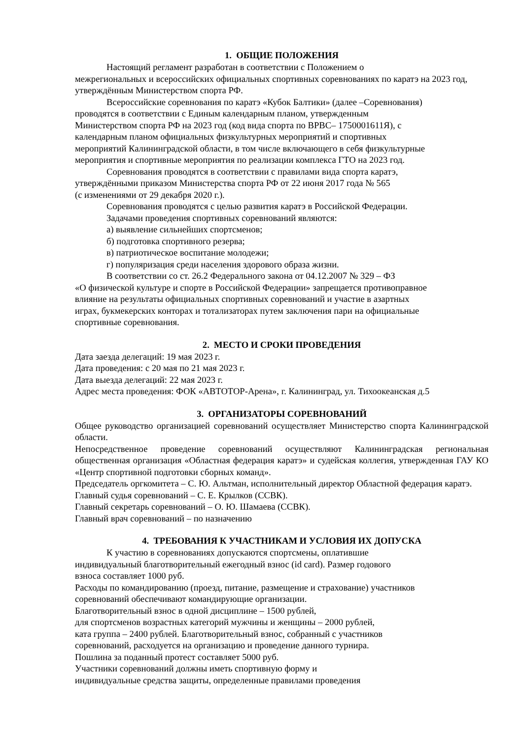1. ОБЩИЕ ПОЛОЖЕНИЯ
Настоящий регламент разработан в соответствии с Положением о
межрегиональных и всероссийских официальных спортивных соревнованиях по каратэ на 2023 год, утверждённым Министерством спорта РФ.
Всероссийские соревнования по каратэ «Кубок Балтики» (далее –Соревнования)
проводятся в соответствии с Единым календарным планом, утвержденным
Министерством спорта РФ на 2023 год (код вида спорта по ВРВС– 1750001611Я), с
календарным планом официальных физкультурных мероприятий и спортивных
мероприятий Калининградской области, в том числе включающего в себя физкультурные
мероприятия и спортивные мероприятия по реализации комплекса ГТО на 2023 год.
Соревнования проводятся в соответствии с правилами вида спорта каратэ,
утверждёнными приказом Министерства спорта РФ от 22 июня 2017 года № 565
(с изменениями от 29 декабря 2020 г.).
Соревнования проводятся с целью развития каратэ в Российской Федерации.
Задачами проведения спортивных соревнований являются:
а) выявление сильнейших спортсменов;
б) подготовка спортивного резерва;
в) патриотическое воспитание молодежи;
г) популяризация среди населения здорового образа жизни.
В соответствии со ст. 26.2 Федерального закона от 04.12.2007 № 329 – ФЗ
«О физической культуре и спорте в Российской Федерации» запрещается противоправное
влияние на результаты официальных спортивных соревнований и участие в азартных
играх, букмекерских конторах и тотализаторах путем заключения пари на официальные
спортивные соревнования.
2. МЕСТО И СРОКИ ПРОВЕДЕНИЯ
Дата заезда делегаций: 19 мая 2023 г.
Дата проведения: с 20 мая по 21 мая 2023 г.
Дата выезда делегаций: 22 мая 2023 г.
Адрес места проведения: ФОК «АВТОТОР-Арена», г. Калининград, ул. Тихоокеанская д.5
3. ОРГАНИЗАТОРЫ СОРЕВНОВАНИЙ
Общее руководство организацией соревнований осуществляет Министерство спорта Калининградской области.
Непосредственное проведение соревнований осуществляют Калининградская региональная общественная организация «Областная федерация каратэ» и судейская коллегия, утвержденная ГАУ КО «Центр спортивной подготовки сборных команд».
Председатель оргкомитета – С. Ю. Альтман, исполнительный директор Областной федерация каратэ.
Главный судья соревнований – С. Е. Крылков (ССВК).
Главный секретарь соревнований – О. Ю. Шамаева (ССВК).
Главный врач соревнований – по назначению
4. ТРЕБОВАНИЯ К УЧАСТНИКАМ И УСЛОВИЯ ИХ ДОПУСКА
К участию в соревнованиях допускаются спортсмены, оплатившие
индивидуальный благотворительный ежегодный взнос (id card). Размер годового
взноса составляет 1000 руб.
Расходы по командированию (проезд, питание, размещение и страхование) участников
соревнований обеспечивают командирующие организации.
Благотворительный взнос в одной дисциплине – 1500 рублей,
для спортсменов возрастных категорий мужчины и женщины – 2000 рублей,
ката группа – 2400 рублей. Благотворительный взнос, собранный с участников
соревнований, расходуется на организацию и проведение данного турнира.
Пошлина за поданный протест составляет 5000 руб.
Участники соревнований должны иметь спортивную форму и
индивидуальные средства защиты, определенные правилами проведения